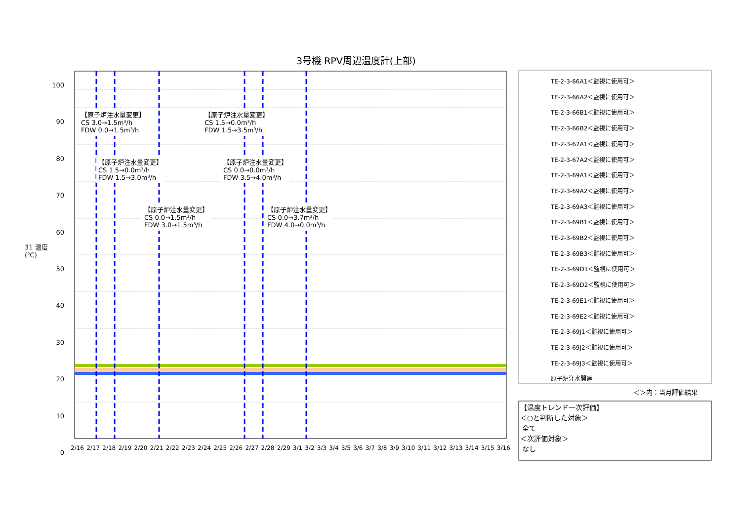3号機 RPV周辺温度計(上部)
31 温度(℃)
100
90
80
70
60
50
40
30
20
10
0
【原子炉注水量変更】
CS 3.0→1.5m³/h
FDW 0.0→1.5m³/h
【原子炉注水量変更】
CS 1.5→0.0m³/h
FDW 1.5→3.5m³/h
【原子炉注水量変更】
CS 1.5→0.0m³/h
FDW 1.5→3.0m³/h
【原子炉注水量変更】
CS 0.0→0.0m³/h
FDW 3.5→4.0m³/h
【原子炉注水量変更】
CS 0.0→1.5m³/h
FDW 3.0→1.5m³/h
【原子炉注水量変更】
CS 0.0→3.7m³/h
FDW 4.0→0.0m³/h
2/16 2/17 2/18 2/19 2/20 2/21 2/22 2/23 2/24 2/25 2/26 2/27 2/28 2/29 3/1 3/2 3/3 3/4 3/5 3/6 3/7 3/8 3/9 3/10 3/11 3/12 3/13 3/14 3/15 3/16
TE-2-3-66A1＜監視に使用可＞
TE-2-3-66A2＜監視に使用可＞
TE-2-3-66B1＜監視に使用可＞
TE-2-3-66B2＜監視に使用可＞
TE-2-3-67A1＜監視に使用可＞
TE-2-3-67A2＜監視に使用可＞
TE-2-3-69A1＜監視に使用可＞
TE-2-3-69A2＜監視に使用可＞
TE-2-3-69A3＜監視に使用可＞
TE-2-3-69B1＜監視に使用可＞
TE-2-3-69B2＜監視に使用可＞
TE-2-3-69B3＜監視に使用可＞
TE-2-3-69D1＜監視に使用可＞
TE-2-3-69D2＜監視に使用可＞
TE-2-3-69E1＜監視に使用可＞
TE-2-3-69E2＜監視に使用可＞
TE-2-3-69J1＜監視に使用可＞
TE-2-3-69J2＜監視に使用可＞
TE-2-3-69J3＜監視に使用可＞
原子炉注水関連
＜＞内：当月評価結果
【温度トレンド一次評価】
＜○と判断した対象＞
全て
＜次評価対象＞
なし